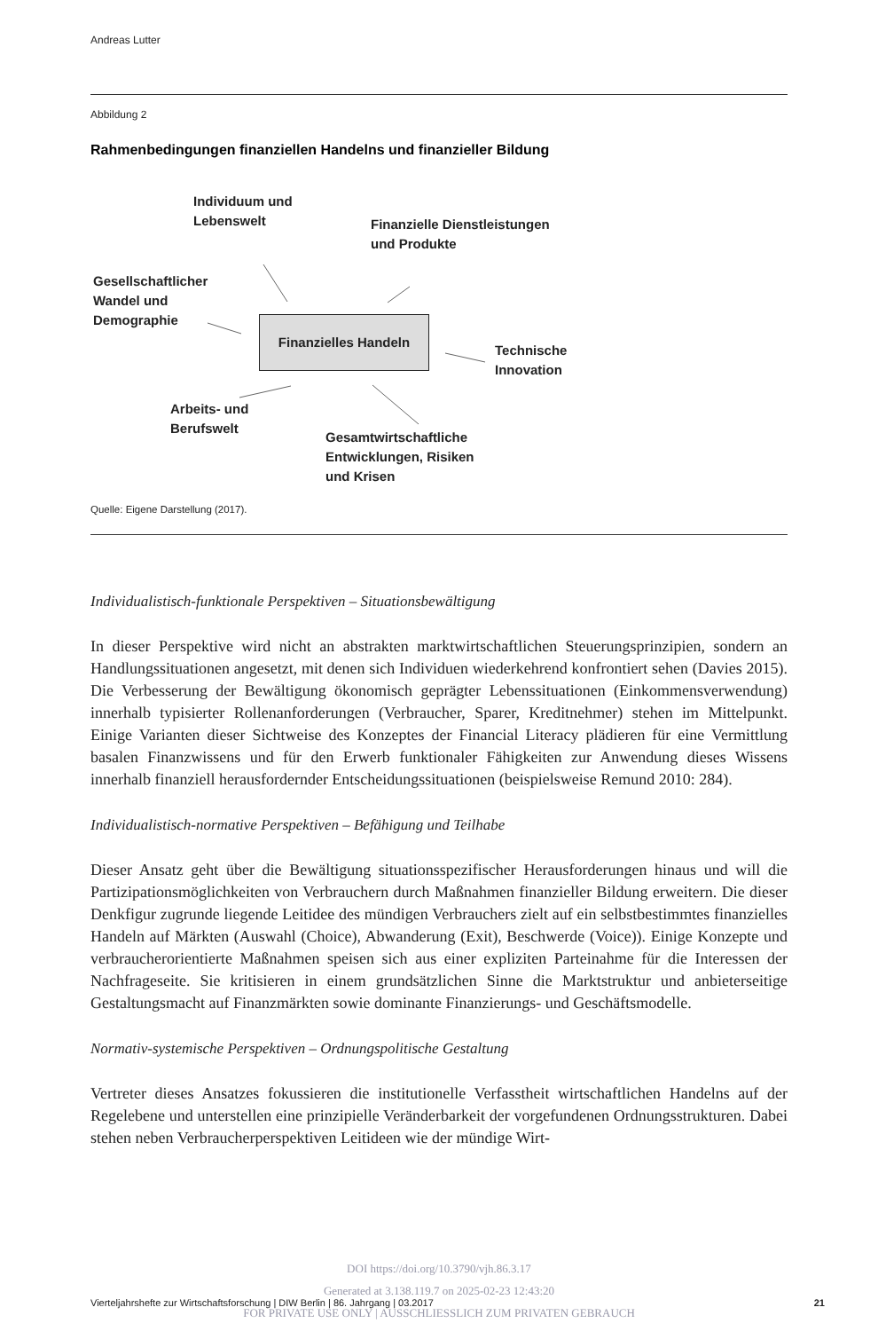Andreas Lutter
Abbildung 2
Rahmenbedingungen finanziellen Handelns und finanzieller Bildung
Individuum und
Lebenswelt
Finanzielle Dienstleistungen
und Produkte
Gesellschaftlicher
Wandel und
Demographie
Finanzielles Handeln
Technische
Innovation
Arbeits- und
Berufswelt
Gesamtwirtschaftliche
Entwicklungen, Risiken
und Krisen
Quelle: Eigene Darstellung (2017).
Individualistisch-funktionale Perspektiven – Situationsbewältigung
In dieser Perspektive wird nicht an abstrakten marktwirtschaftlichen Steuerungsprinzipien, sondern an Handlungssituationen angesetzt, mit denen sich Individuen wiederkehrend konfrontiert sehen (Davies 2015). Die Verbesserung der Bewältigung ökonomisch geprägter Lebenssituationen (Einkommensverwendung) innerhalb typisierter Rollenanforderungen (Verbraucher, Sparer, Kreditnehmer) stehen im Mittelpunkt. Einige Varianten dieser Sichtweise des Konzeptes der Financial Literacy plädieren für eine Vermittlung basalen Finanzwissens und für den Erwerb funktionaler Fähigkeiten zur Anwendung dieses Wissens innerhalb finanziell herausfordernder Entscheidungssituationen (beispielsweise Remund 2010: 284).
Individualistisch-normative Perspektiven – Befähigung und Teilhabe
Dieser Ansatz geht über die Bewältigung situationsspezifischer Herausforderungen hinaus und will die Partizipationsmöglichkeiten von Verbrauchern durch Maßnahmen finanzieller Bildung erweitern. Die dieser Denkfigur zugrunde liegende Leitidee des mündigen Verbrauchers zielt auf ein selbstbestimmtes finanzielles Handeln auf Märkten (Auswahl (Choice), Abwanderung (Exit), Beschwerde (Voice)). Einige Konzepte und verbraucherorientierte Maßnahmen speisen sich aus einer expliziten Parteinahme für die Interessen der Nachfrageseite. Sie kritisieren in einem grundsätzlichen Sinne die Marktstruktur und anbieterseitige Gestaltungsmacht auf Finanzmärkten sowie dominante Finanzierungs- und Geschäftsmodelle.
Normativ-systemische Perspektiven – Ordnungspolitische Gestaltung
Vertreter dieses Ansatzes fokussieren die institutionelle Verfasstheit wirtschaftlichen Handelns auf der Regelebene und unterstellen eine prinzipielle Veränderbarkeit der vorgefundenen Ordnungsstrukturen. Dabei stehen neben Verbraucherperspektiven Leitideen wie der mündige Wirt-
DOI https://doi.org/10.3790/vjh.86.3.17
Vierteljahrshefte zur Wirtschaftsforschung | DIW Berlin | 86. Jahrgang | 03.2017 21
Generated at 3.138.119.7 on 2025-02-23 12:43:20
FOR PRIVATE USE ONLY | AUSSCHLIESSLICH ZUM PRIVATEN GEBRAUCH